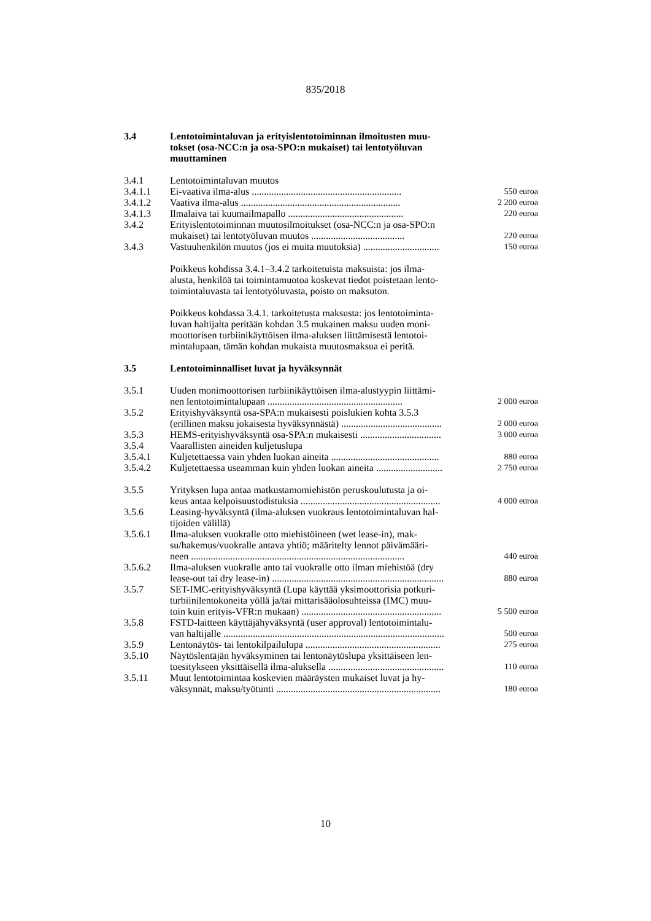835/2018
| 3.4 | Lentotoimintaluvan ja erityislentotoiminnan ilmoitusten muu- tokset (osa-NCC:n ja osa-SPO:n mukaiset) tai lentotyöluvan muuttaminen | |
| 3.4.1 | Lentotoimintaluvan muutos | |
| 3.4.1.1 | Ei-vaativa ilma-alus ............................................................. | 550 euroa |
| 3.4.1.2 | Vaativa ilma-alus ................................................................. | 2 200 euroa |
| 3.4.1.3 | Ilmalaiva tai kuumailmapallo ............................................... | 220 euroa |
| 3.4.2 | Erityislentotoiminnan muutosilmoitukset (osa-NCC:n ja osa-SPO:n mukaiset) tai lentotyöluvan muutos ...................................... | 220 euroa |
| 3.4.3 | Vastuuhenkilön muutos (jos ei muita muutoksia) ............................... | 150 euroa |
| | Poikkeus kohdissa 3.4.1–3.4.2 tarkoitetuista maksuista: jos ilma- alusta, henkilöä tai toimintamuotoa koskevat tiedot poistetaan lento- toimintaluvasta tai lentotyöluvasta, poisto on maksuton. | |
| | Poikkeus kohdassa 3.4.1. tarkoitetusta maksusta: jos lentotoiminta- luvan haltijalta peritään kohdan 3.5 mukainen maksu uuden moni- moottorisen turbiinikäyttöisen ilma-aluksen liittämisestä lentotoi- mintalupaan, tämän kohdan mukaista muutosmaksua ei peritä. | |
| 3.5 | Lentotoiminnalliset luvat ja hyväksynnät | |
| 3.5.1 | Uuden monimoottorisen turbiinikäyttöisen ilma-alustyypin liittämi- nen lentotoimintalupaan ....................................................... | 2 000 euroa |
| 3.5.2 | Erityishyväksyntä osa-SPA:n mukaisesti poislukien kohta 3.5.3 (erillinen maksu jokaisesta hyväksynnästä) ......................................... | 2 000 euroa |
| 3.5.3 | HEMS-erityishyväksyntä osa-SPA:n mukaisesti ................................. | 3 000 euroa |
| 3.5.4 | Vaarallisten aineiden kuljetuslupa | |
| 3.5.4.1 | Kuljetettaessa vain yhden luokan aineita ............................................ | 880 euroa |
| 3.5.4.2 | Kuljetettaessa useamman kuin yhden luokan aineita ........................... | 2 750 euroa |
| 3.5.5 | Yrityksen lupa antaa matkustamomiehistön peruskoulutusta ja oi- keus antaa kelpoisuustodistuksia ......................................................... | 4 000 euroa |
| 3.5.6 | Leasing-hyväksyntä (ilma-aluksen vuokraus lentotoimintaluvan hal- tijoiden välillä) | |
| 3.5.6.1 | Ilma-aluksen vuokralle otto miehistöineen (wet lease-in), mak- su/hakemus/vuokralle antava yhtiö; määritelty lennot päivämääri- neen ....................................................................................... | 440 euroa |
| 3.5.6.2 | Ilma-aluksen vuokralle anto tai vuokralle otto ilman miehistöä (dry lease-out tai dry lease-in) ...................................................................... | 880 euroa |
| 3.5.7 | SET-IMC-erityishyväksyntä (Lupa käyttää yksimoottorisia potkuri- turbiinilentokoneita yöllä ja/tai mittarisääolosuhteissa (IMC) muu- toin kuin erityis-VFR:n mukaan) ......................................................... | 5 500 euroa |
| 3.5.8 | FSTD-laitteen käyttäjähyväksyntä (user approval) lentotoimintalu- van haltijalle .......................................................................................... | 500 euroa |
| 3.5.9 | Lentonäytös- tai lentokilpailulupa ....................................................... | 275 euroa |
| 3.5.10 | Näytöslentäjän hyväksyminen tai lentonäytöslupa yksittäiseen len- toesitykseen yksittäisellä ilma-aluksella ............................................... | 110 euroa |
| 3.5.11 | Muut lentotoimintaa koskevien määräysten mukaiset luvat ja hy- väksynnät, maksu/työtunti ................................................................... | 180 euroa |
10